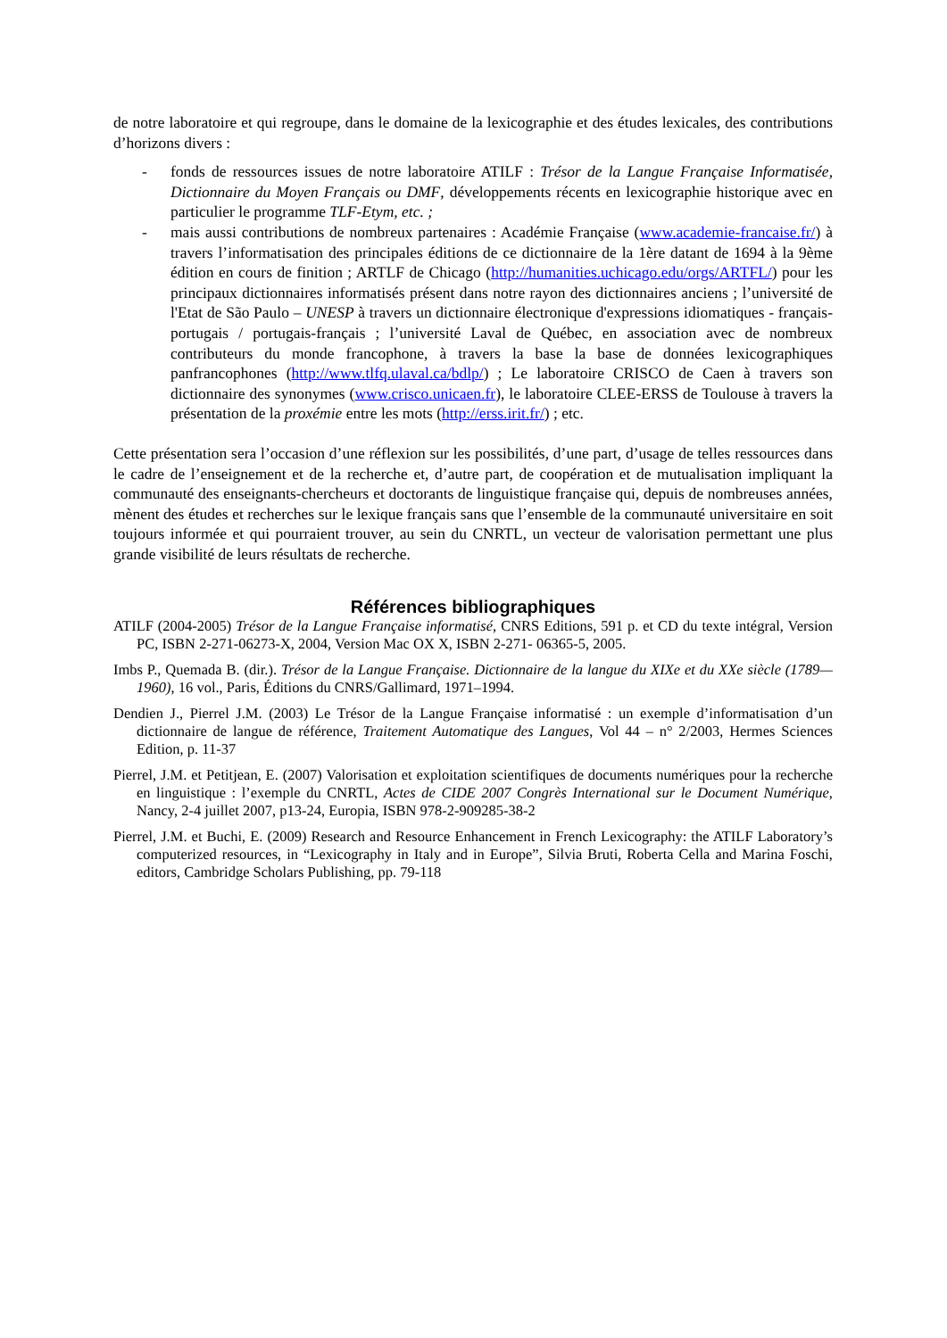de notre laboratoire et qui regroupe, dans le domaine de la lexicographie et des études lexicales, des contributions d’horizons divers :
- fonds de ressources issues de notre laboratoire ATILF : Trésor de la Langue Française Informatisée, Dictionnaire du Moyen Français ou DMF, développements récents en lexicographie historique avec en particulier le programme TLF-Etym, etc. ;
- mais aussi contributions de nombreux partenaires : Académie Française (www.academie-francaise.fr/) à travers l’informatisation des principales éditions de ce dictionnaire de la 1ère datant de 1694 à la 9ème édition en cours de finition ; ARTLF de Chicago (http://humanities.uchicago.edu/orgs/ARTFL/) pour les principaux dictionnaires informatisés présent dans notre rayon des dictionnaires anciens ; l’université de l'Etat de São Paulo – UNESP à travers un dictionnaire électronique d'expressions idiomatiques - français-portugais / portugais-français ; l’université Laval de Québec, en association avec de nombreux contributeurs du monde francophone, à travers la base la base de données lexicographiques panfrancophones (http://www.tlfq.ulaval.ca/bdlp/) ; Le laboratoire CRISCO de Caen à travers son dictionnaire des synonymes (www.crisco.unicaen.fr), le laboratoire CLEE-ERSS de Toulouse à travers la présentation de la proxémie entre les mots (http://erss.irit.fr/) ; etc.
Cette présentation sera l’occasion d’une réflexion sur les possibilités, d’une part, d’usage de telles ressources dans le cadre de l’enseignement et de la recherche et, d’autre part, de coopération et de mutualisation impliquant la communauté des enseignants-chercheurs et doctorants de linguistique française qui, depuis de nombreuses années, mènent des études et recherches sur le lexique français sans que l’ensemble de la communauté universitaire en soit toujours informée et qui pourraient trouver, au sein du CNRTL, un vecteur de valorisation permettant une plus grande visibilité de leurs résultats de recherche.
Références bibliographiques
ATILF (2004-2005) Trésor de la Langue Française informatisé, CNRS Editions, 591 p. et CD du texte intégral, Version PC, ISBN 2-271-06273-X, 2004, Version Mac OX X, ISBN 2-271- 06365-5, 2005.
Imbs P., Quemada B. (dir.). Trésor de la Langue Française. Dictionnaire de la langue du XIXe et du XXe siècle (1789—1960), 16 vol., Paris, Éditions du CNRS/Gallimard, 1971–1994.
Dendien J., Pierrel J.M. (2003) Le Trésor de la Langue Française informatisé : un exemple d’informatisation d’un dictionnaire de langue de référence, Traitement Automatique des Langues, Vol 44 – n° 2/2003, Hermes Sciences Edition, p. 11-37
Pierrel, J.M. et Petitjean, E. (2007) Valorisation et exploitation scientifiques de documents numériques pour la recherche en linguistique : l’exemple du CNRTL, Actes de CIDE 2007 Congrès International sur le Document Numérique, Nancy, 2-4 juillet 2007, p13-24, Europia, ISBN 978-2-909285-38-2
Pierrel, J.M. et Buchi, E. (2009) Research and Resource Enhancement in French Lexicography: the ATILF Laboratory’s computerized resources, in “Lexicography in Italy and in Europe”, Silvia Bruti, Roberta Cella and Marina Foschi, editors, Cambridge Scholars Publishing, pp. 79-118